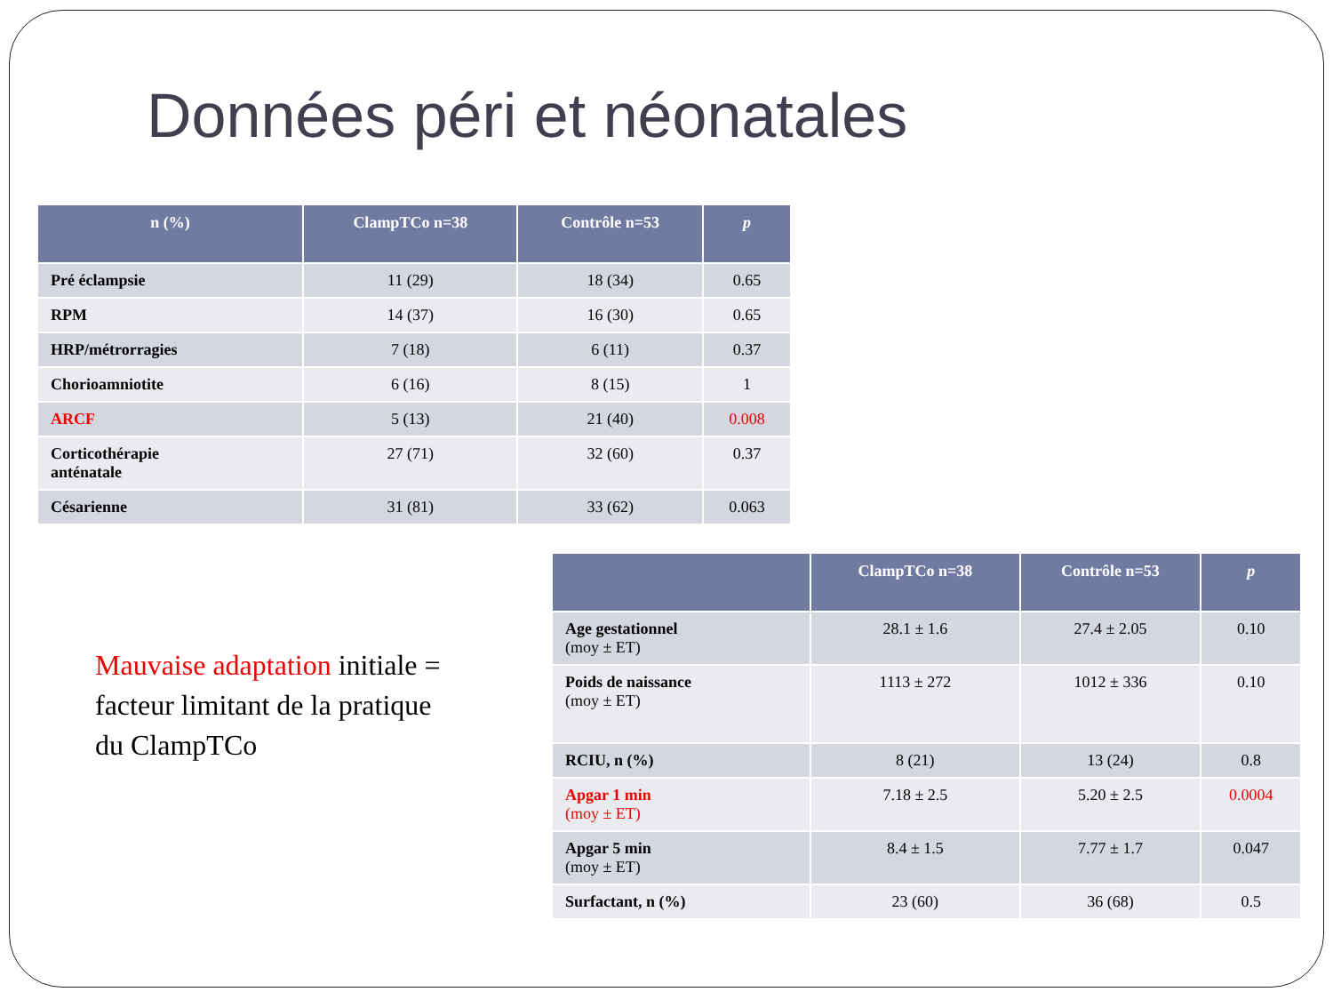Données péri et néonatales
| n (%) | ClampTCo n=38 | Contrôle n=53 | p |
| --- | --- | --- | --- |
| Pré éclampsie | 11 (29) | 18 (34) | 0.65 |
| RPM | 14 (37) | 16 (30) | 0.65 |
| HRP/métrorragies | 7 (18) | 6 (11) | 0.37 |
| Chorioamniotite | 6 (16) | 8 (15) | 1 |
| ARCF | 5 (13) | 21 (40) | 0.008 |
| Corticothérapie anténatale | 27 (71) | 32 (60) | 0.37 |
| Césarienne | 31 (81) | 33 (62) | 0.063 |
Mauvaise adaptation initiale = facteur limitant de la pratique du ClampTCo
| | ClampTCo n=38 | Contrôle n=53 | p |
| --- | --- | --- | --- |
| Age gestationnel (moy ± ET) | 28.1 ± 1.6 | 27.4 ± 2.05 | 0.10 |
| Poids de naissance (moy ± ET) | 1113 ± 272 | 1012 ± 336 | 0.10 |
| RCIU, n (%) | 8 (21) | 13 (24) | 0.8 |
| Apgar 1 min (moy ± ET) | 7.18 ± 2.5 | 5.20 ± 2.5 | 0.0004 |
| Apgar 5 min (moy ± ET) | 8.4 ± 1.5 | 7.77 ± 1.7 | 0.047 |
| Surfactant, n (%) | 23 (60) | 36 (68) | 0.5 |